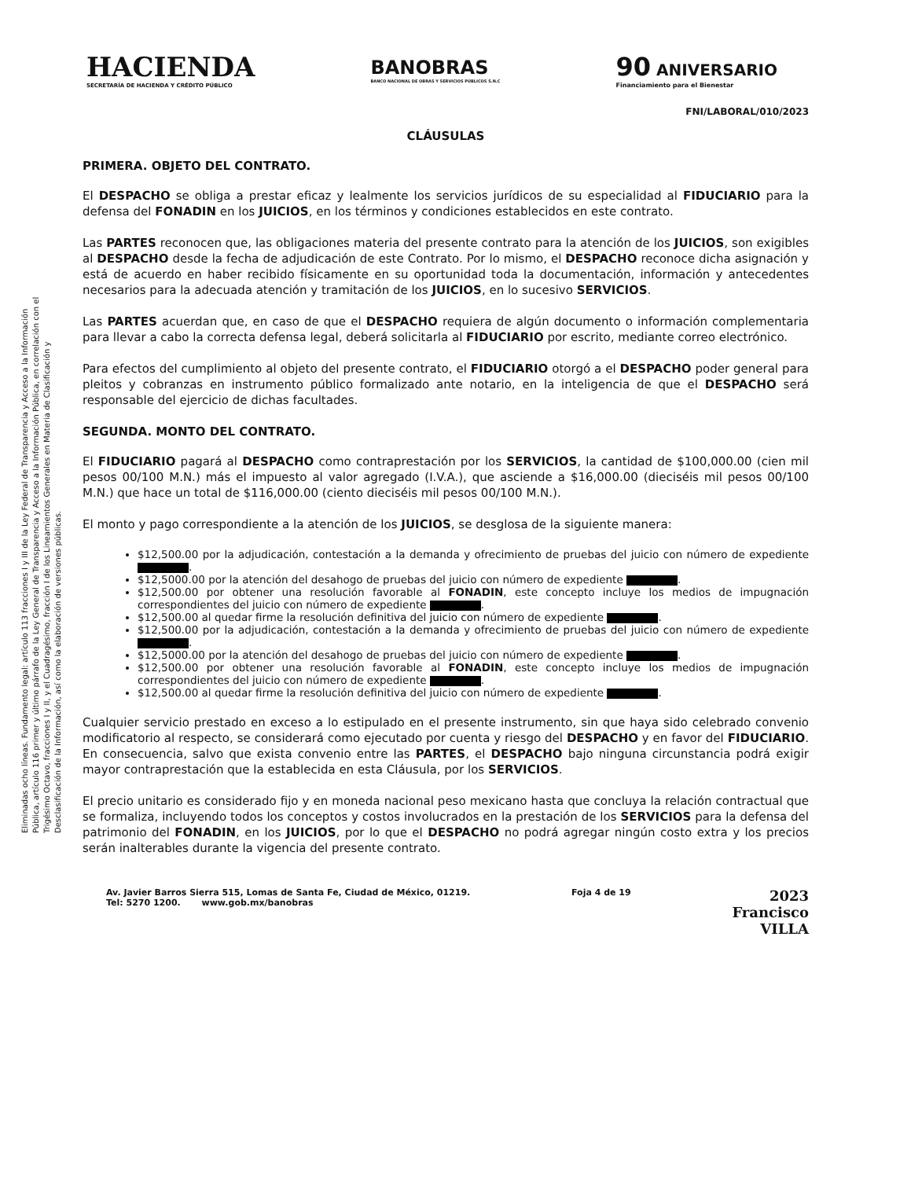HACIENDA
SECRETARÍA DE HACIENDA Y CRÉDITO PÚBLICO
BANOBRAS
BANCO NACIONAL DE OBRAS Y SERVICIOS PÚBLICOS S.N.C
90 ANIVERSARIO
Financiamiento para el Bienestar
FNI/LABORAL/010/2023
Eliminadas ocho líneas. Fundamento legal: artículo 113 fracciones I y III de la Ley Federal de Transparencia y Acceso a la Información Pública, artículo 116 primer y último párrafo de la Ley General de Transparencia y Acceso a la Información Pública, en correlación con el Trigésimo Octavo, fracciones I y II, y el Cuadragésimo, fracción I de los Lineamientos Generales en Materia de Clasificación y Desclasificación de la Información, así como la elaboración de versiones públicas.
CLÁUSULAS
PRIMERA. OBJETO DEL CONTRATO.
El DESPACHO se obliga a prestar eficaz y lealmente los servicios jurídicos de su especialidad al FIDUCIARIO para la defensa del FONADIN en los JUICIOS, en los términos y condiciones establecidos en este contrato.
Las PARTES reconocen que, las obligaciones materia del presente contrato para la atención de los JUICIOS, son exigibles al DESPACHO desde la fecha de adjudicación de este Contrato. Por lo mismo, el DESPACHO reconoce dicha asignación y está de acuerdo en haber recibido físicamente en su oportunidad toda la documentación, información y antecedentes necesarios para la adecuada atención y tramitación de los JUICIOS, en lo sucesivo SERVICIOS.
Las PARTES acuerdan que, en caso de que el DESPACHO requiera de algún documento o información complementaria para llevar a cabo la correcta defensa legal, deberá solicitarla al FIDUCIARIO por escrito, mediante correo electrónico.
Para efectos del cumplimiento al objeto del presente contrato, el FIDUCIARIO otorgó a el DESPACHO poder general para pleitos y cobranzas en instrumento público formalizado ante notario, en la inteligencia de que el DESPACHO será responsable del ejercicio de dichas facultades.
SEGUNDA. MONTO DEL CONTRATO.
El FIDUCIARIO pagará al DESPACHO como contraprestación por los SERVICIOS, la cantidad de $100,000.00 (cien mil pesos 00/100 M.N.) más el impuesto al valor agregado (I.V.A.), que asciende a $16,000.00 (dieciséis mil pesos 00/100 M.N.) que hace un total de $116,000.00 (ciento dieciséis mil pesos 00/100 M.N.).
El monto y pago correspondiente a la atención de los JUICIOS, se desglosa de la siguiente manera:
$12,500.00 por la adjudicación, contestación a la demanda y ofrecimiento de pruebas del juicio con número de expediente .
$12,5000.00 por la atención del desahogo de pruebas del juicio con número de expediente .
$12,500.00 por obtener una resolución favorable al FONADIN, este concepto incluye los medios de impugnación correspondientes del juicio con número de expediente .
$12,500.00 al quedar firme la resolución definitiva del juicio con número de expediente .
$12,500.00 por la adjudicación, contestación a la demanda y ofrecimiento de pruebas del juicio con número de expediente .
$12,5000.00 por la atención del desahogo de pruebas del juicio con número de expediente .
$12,500.00 por obtener una resolución favorable al FONADIN, este concepto incluye los medios de impugnación correspondientes del juicio con número de expediente .
$12,500.00 al quedar firme la resolución definitiva del juicio con número de expediente .
Cualquier servicio prestado en exceso a lo estipulado en el presente instrumento, sin que haya sido celebrado convenio modificatorio al respecto, se considerará como ejecutado por cuenta y riesgo del DESPACHO y en favor del FIDUCIARIO. En consecuencia, salvo que exista convenio entre las PARTES, el DESPACHO bajo ninguna circunstancia podrá exigir mayor contraprestación que la establecida en esta Cláusula, por los SERVICIOS.
El precio unitario es considerado fijo y en moneda nacional peso mexicano hasta que concluya la relación contractual que se formaliza, incluyendo todos los conceptos y costos involucrados en la prestación de los SERVICIOS para la defensa del patrimonio del FONADIN, en los JUICIOS, por lo que el DESPACHO no podrá agregar ningún costo extra y los precios serán inalterables durante la vigencia del presente contrato.
Av. Javier Barros Sierra 515, Lomas de Santa Fe, Ciudad de México, 01219.
Tel: 5270 1200. www.gob.mx/banobras
Foja 4 de 19
2023
Francisco
VILLA